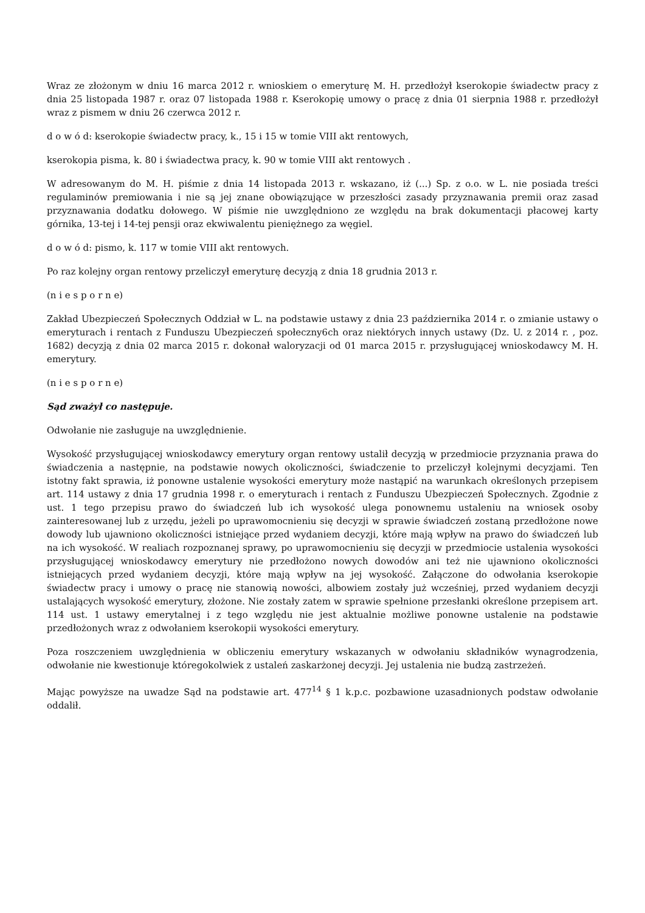Wraz ze złożonym w dniu 16 marca 2012 r. wnioskiem o emeryturę M. H. przedłożył kserokopie świadectw pracy z dnia 25 listopada 1987 r. oraz 07 listopada 1988 r. Kserokopię umowy o pracę z dnia 01 sierpnia 1988 r. przedłożył wraz z pismem w dniu 26 czerwca 2012 r.
d o w ó d: kserokopie świadectw pracy, k., 15 i 15 w tomie VIII akt rentowych,
kserokopia pisma, k. 80 i świadectwa pracy, k. 90 w tomie VIII akt rentowych .
W adresowanym do M. H. piśmie z dnia 14 listopada 2013 r. wskazano, iż (...) Sp. z o.o. w L. nie posiada treści regulaminów premiowania i nie są jej znane obowiązujące w przeszłości zasady przyznawania premii oraz zasad przyznawania dodatku dołowego. W piśmie nie uwzględniono ze względu na brak dokumentacji płacowej karty górnika, 13-tej i 14-tej pensji oraz ekwiwalentu pieniężnego za węgiel.
d o w ó d: pismo, k. 117 w tomie VIII akt rentowych.
Po raz kolejny organ rentowy przeliczył emeryturę decyzją z dnia 18 grudnia 2013 r.
(n i e s p o r n e)
Zakład Ubezpieczeń Społecznych Oddział w L. na podstawie ustawy z dnia 23 października 2014 r. o zmianie ustawy o emeryturach i rentach z Funduszu Ubezpieczeń społeczny6ch oraz niektórych innych ustawy (Dz. U. z 2014 r. , poz. 1682) decyzją z dnia 02 marca 2015 r. dokonał waloryzacji od 01 marca 2015 r. przysługującej wnioskodawcy M. H. emerytury.
(n i e s p o r n e)
Sąd zważył co następuje.
Odwołanie nie zasługuje na uwzględnienie.
Wysokość przysługującej wnioskodawcy emerytury organ rentowy ustalił decyzją w przedmiocie przyznania prawa do świadczenia a następnie, na podstawie nowych okoliczności, świadczenie to przeliczył kolejnymi decyzjami. Ten istotny fakt sprawia, iż ponowne ustalenie wysokości emerytury może nastąpić na warunkach określonych przepisem art. 114 ustawy z dnia 17 grudnia 1998 r. o emeryturach i rentach z Funduszu Ubezpieczeń Społecznych. Zgodnie z ust. 1 tego przepisu prawo do świadczeń lub ich wysokość ulega ponownemu ustaleniu na wniosek osoby zainteresowanej lub z urzędu, jeżeli po uprawomocnieniu się decyzji w sprawie świadczeń zostaną przedłożone nowe dowody lub ujawniono okoliczności istniejące przed wydaniem decyzji, które mają wpływ na prawo do świadczeń lub na ich wysokość. W realiach rozpoznanej sprawy, po uprawomocnieniu się decyzji w przedmiocie ustalenia wysokości przysługującej wnioskodawcy emerytury nie przedłożono nowych dowodów ani też nie ujawniono okoliczności istniejących przed wydaniem decyzji, które mają wpływ na jej wysokość. Załączone do odwołania kserokopie świadectw pracy i umowy o pracę nie stanowią nowości, albowiem zostały już wcześniej, przed wydaniem decyzji ustalających wysokość emerytury, złożone. Nie zostały zatem w sprawie spełnione przesłanki określone przepisem art. 114 ust. 1 ustawy emerytalnej i z tego względu nie jest aktualnie możliwe ponowne ustalenie na podstawie przedłożonych wraz z odwołaniem kserokopii wysokości emerytury.
Poza roszczeniem uwzględnienia w obliczeniu emerytury wskazanych w odwołaniu składników wynagrodzenia, odwołanie nie kwestionuje któregokolwiek z ustaleń zaskarżonej decyzji. Jej ustalenia nie budzą zastrzeżeń.
Mając powyższe na uwadze Sąd na podstawie art. 477<sup>14</sup> § 1 k.p.c. pozbawione uzasadnionych podstaw odwołanie oddalił.